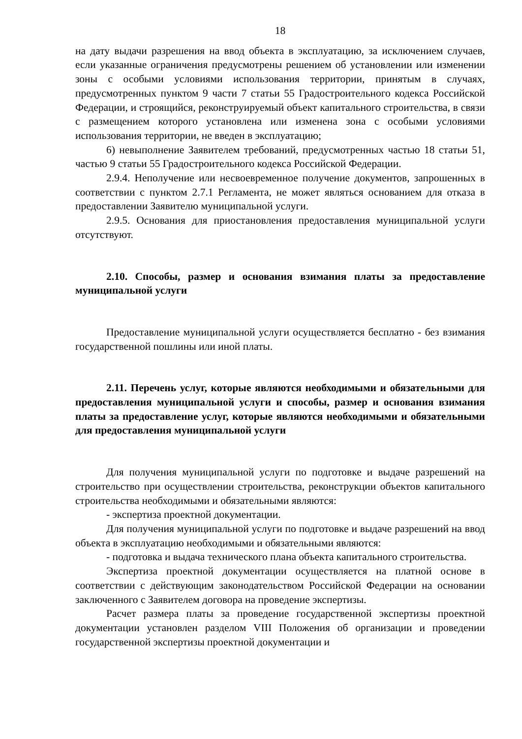18
на дату выдачи разрешения на ввод объекта в эксплуатацию, за исключением случаев, если указанные ограничения предусмотрены решением об установлении или изменении зоны с особыми условиями использования территории, принятым в случаях, предусмотренных пунктом 9 части 7 статьи 55 Градостроительного кодекса Российской Федерации, и строящийся, реконструируемый объект капитального строительства, в связи с размещением которого установлена или изменена зона с особыми условиями использования территории, не введен в эксплуатацию;
6) невыполнение Заявителем требований, предусмотренных частью 18 статьи 51, частью 9 статьи 55 Градостроительного кодекса Российской Федерации.
2.9.4. Неполучение или несвоевременное получение документов, запрошенных в соответствии с пунктом 2.7.1 Регламента, не может являться основанием для отказа в предоставлении Заявителю муниципальной услуги.
2.9.5. Основания для приостановления предоставления муниципальной услуги отсутствуют.
2.10. Способы, размер и основания взимания платы за предоставление муниципальной услуги
Предоставление муниципальной услуги осуществляется бесплатно - без взимания государственной пошлины или иной платы.
2.11. Перечень услуг, которые являются необходимыми и обязательными для предоставления муниципальной услуги и способы, размер и основания взимания платы за предоставление услуг, которые являются необходимыми и обязательными для предоставления муниципальной услуги
Для получения муниципальной услуги по подготовке и выдаче разрешений на строительство при осуществлении строительства, реконструкции объектов капитального строительства необходимыми и обязательными являются:
- экспертиза проектной документации.
Для получения муниципальной услуги по подготовке и выдаче разрешений на ввод объекта в эксплуатацию необходимыми и обязательными являются:
- подготовка и выдача технического плана объекта капитального строительства.
Экспертиза проектной документации осуществляется на платной основе в соответствии с действующим законодательством Российской Федерации на основании заключенного с Заявителем договора на проведение экспертизы.
Расчет размера платы за проведение государственной экспертизы проектной документации установлен разделом VIII Положения об организации и проведении государственной экспертизы проектной документации и